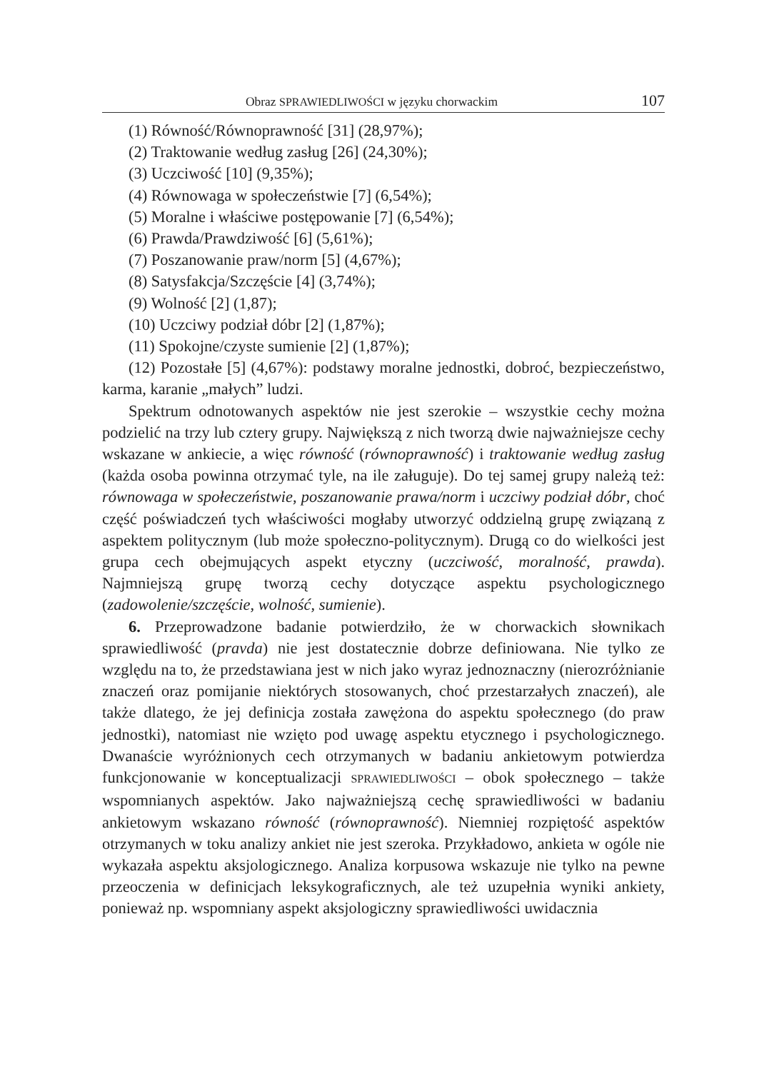Obraz SPRAWIEDLIWOŚCI w języku chorwackim 107
(1) Równość/Równoprawność [31] (28,97%);
(2) Traktowanie według zasług [26] (24,30%);
(3) Uczciwość [10] (9,35%);
(4) Równowaga w społeczeństwie [7] (6,54%);
(5) Moralne i właściwe postępowanie [7] (6,54%);
(6) Prawda/Prawdziwość [6] (5,61%);
(7) Poszanowanie praw/norm [5] (4,67%);
(8) Satysfakcja/Szczęście [4] (3,74%);
(9) Wolność [2] (1,87);
(10) Uczciwy podział dóbr [2] (1,87%);
(11) Spokojne/czyste sumienie [2] (1,87%);
(12) Pozostałe [5] (4,67%): podstawy moralne jednostki, dobroć, bezpieczeństwo, karma, karanie „małych” ludzi.
Spektrum odnotowanych aspektów nie jest szerokie – wszystkie cechy można podzielić na trzy lub cztery grupy. Największą z nich tworzą dwie najważniejsze cechy wskazane w ankiecie, a więc równość (równoprawność) i traktowanie według zasług (każda osoba powinna otrzymać tyle, na ile załuguje). Do tej samej grupy należą też: równowaga w społeczeństwie, poszanowanie prawa/norm i uczciwy podział dóbr, choć część poświadczeń tych właściwości mogłaby utworzyć oddzielną grupę związaną z aspektem politycznym (lub może społeczno-politycznym). Drugą co do wielkości jest grupa cech obejmujących aspekt etyczny (uczciwość, moralność, prawda). Najmniejszą grupę tworzą cechy dotyczące aspektu psychologicznego (zadowolenie/szczęście, wolność, sumienie).
6. Przeprowadzone badanie potwierdziło, że w chorwackich słownikach sprawiedliwość (pravda) nie jest dostatecznie dobrze definiowana. Nie tylko ze względu na to, że przedstawiana jest w nich jako wyraz jednoznaczny (nierozróżnianie znaczeń oraz pomijanie niektórych stosowanych, choć przestarzałych znaczeń), ale także dlatego, że jej definicja została zawężona do aspektu społecznego (do praw jednostki), natomiast nie wzięto pod uwagę aspektu etycznego i psychologicznego. Dwanaście wyróżnionych cech otrzymanych w badaniu ankietowym potwierdza funkcjonowanie w konceptualizacji SPRAWIEDLIWOŚCI – obok społecznego – także wspomnianych aspektów. Jako najważniejszą cechę sprawiedliwości w badaniu ankietowym wskazano równość (równoprawność). Niemniej rozpiętość aspektów otrzymanych w toku analizy ankiet nie jest szeroka. Przykładowo, ankieta w ogóle nie wykazała aspektu aksjologicznego. Analiza korpusowa wskazuje nie tylko na pewne przeoczenia w definicjach leksykograficznych, ale też uzupełnia wyniki ankiety, ponieważ np. wspomniany aspekt aksjologiczny sprawiedliwości uwidacznia